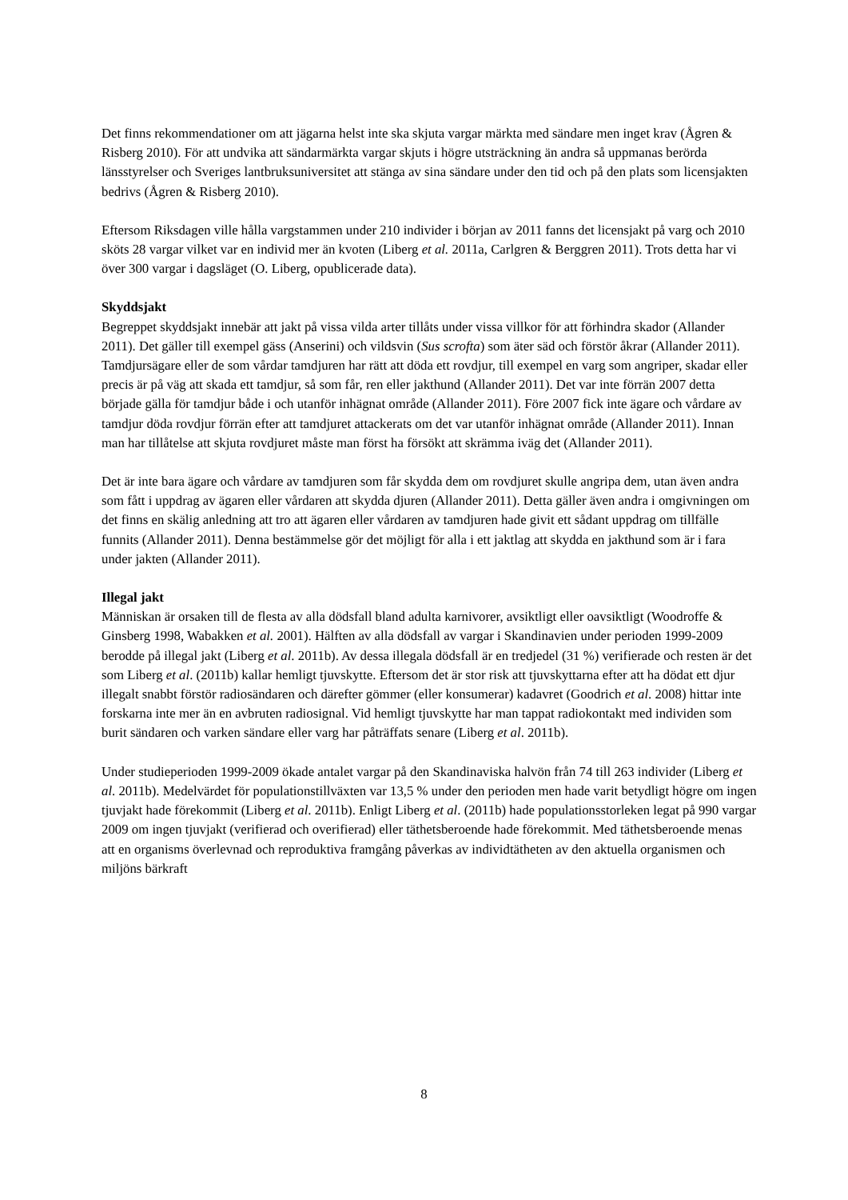Det finns rekommendationer om att jägarna helst inte ska skjuta vargar märkta med sändare men inget krav (Ågren & Risberg 2010). För att undvika att sändarmärkta vargar skjuts i högre utsträckning än andra så uppmanas berörda länsstyrelser och Sveriges lantbruksuniversitet att stänga av sina sändare under den tid och på den plats som licensjakten bedrivs (Ågren & Risberg 2010).
Eftersom Riksdagen ville hålla vargstammen under 210 individer i början av 2011 fanns det licensjakt på varg och 2010 sköts 28 vargar vilket var en individ mer än kvoten (Liberg et al. 2011a, Carlgren & Berggren 2011). Trots detta har vi över 300 vargar i dagsläget (O. Liberg, opublicerade data).
Skyddsjakt
Begreppet skyddsjakt innebär att jakt på vissa vilda arter tillåts under vissa villkor för att förhindra skador (Allander 2011). Det gäller till exempel gäss (Anserini) och vildsvin (Sus scrofta) som äter säd och förstör åkrar (Allander 2011). Tamdjursägare eller de som vårdar tamdjuren har rätt att döda ett rovdjur, till exempel en varg som angriper, skadar eller precis är på väg att skada ett tamdjur, så som får, ren eller jakthund (Allander 2011). Det var inte förrän 2007 detta började gälla för tamdjur både i och utanför inhägnat område (Allander 2011). Före 2007 fick inte ägare och vårdare av tamdjur döda rovdjur förrän efter att tamdjuret attackerats om det var utanför inhägnat område (Allander 2011). Innan man har tillåtelse att skjuta rovdjuret måste man först ha försökt att skrämma iväg det (Allander 2011).
Det är inte bara ägare och vårdare av tamdjuren som får skydda dem om rovdjuret skulle angripa dem, utan även andra som fått i uppdrag av ägaren eller vårdaren att skydda djuren (Allander 2011). Detta gäller även andra i omgivningen om det finns en skälig anledning att tro att ägaren eller vårdaren av tamdjuren hade givit ett sådant uppdrag om tillfälle funnits (Allander 2011). Denna bestämmelse gör det möjligt för alla i ett jaktlag att skydda en jakthund som är i fara under jakten (Allander 2011).
Illegal jakt
Människan är orsaken till de flesta av alla dödsfall bland adulta karnivorer, avsiktligt eller oavsiktligt (Woodroffe & Ginsberg 1998, Wabakken et al. 2001). Hälften av alla dödsfall av vargar i Skandinavien under perioden 1999-2009 berodde på illegal jakt (Liberg et al. 2011b). Av dessa illegala dödsfall är en tredjedel (31 %) verifierade och resten är det som Liberg et al. (2011b) kallar hemligt tjuvskytte. Eftersom det är stor risk att tjuvskyttarna efter att ha dödat ett djur illegalt snabbt förstör radiosändaren och därefter gömmer (eller konsumerar) kadavret (Goodrich et al. 2008) hittar inte forskarna inte mer än en avbruten radiosignal. Vid hemligt tjuvskytte har man tappat radiokontakt med individen som burit sändaren och varken sändare eller varg har påträffats senare (Liberg et al. 2011b).
Under studieperioden 1999-2009 ökade antalet vargar på den Skandinaviska halvön från 74 till 263 individer (Liberg et al. 2011b). Medelvärdet för populationstillväxten var 13,5 % under den perioden men hade varit betydligt högre om ingen tjuvjakt hade förekommit (Liberg et al. 2011b). Enligt Liberg et al. (2011b) hade populationsstorleken legat på 990 vargar 2009 om ingen tjuvjakt (verifierad och overifierad) eller täthetsberoende hade förekommit. Med täthetsberoende menas att en organisms överlevnad och reproduktiva framgång påverkas av individtätheten av den aktuella organismen och miljöns bärkraft
8